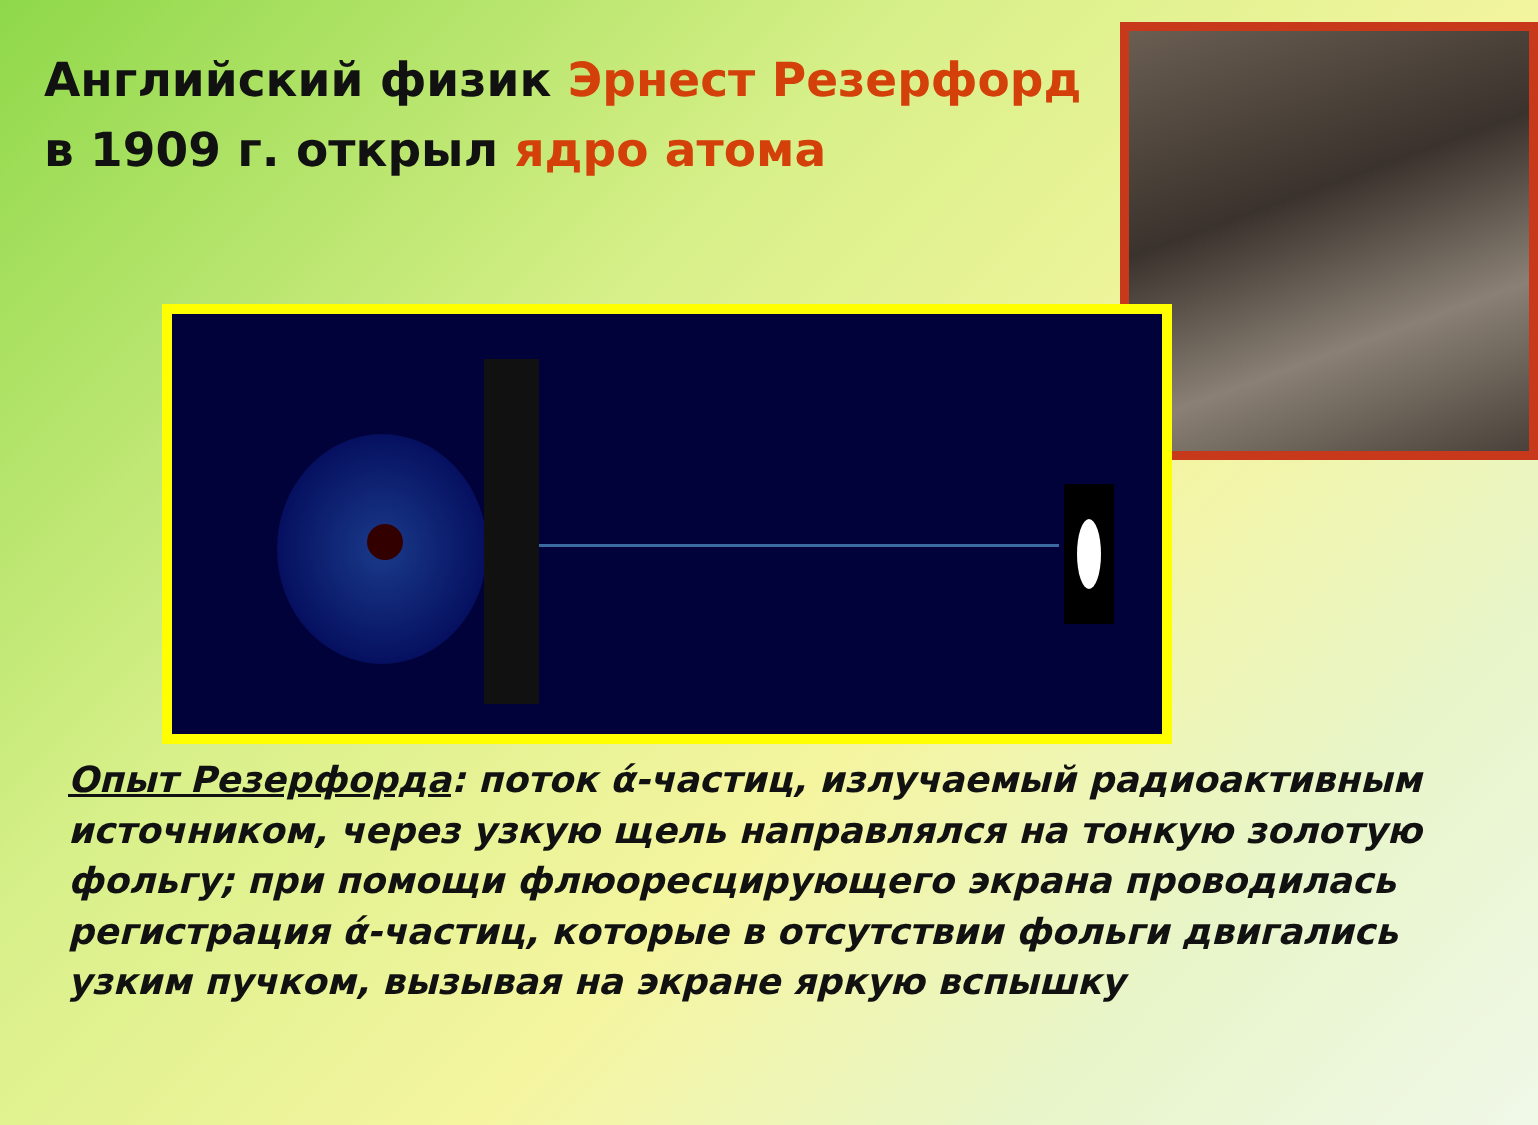Английский физик Эрнест Резерфорд
в 1909 г. открыл ядро атома
Опыт Резерфорда: поток ά-частиц, излучаемый радиоактивным источником, через узкую щель направлялся на тонкую золотую фольгу; при помощи флюоресцирующего экрана проводилась регистрация ά-частиц, которые в отсутствии фольги двигались узким пучком, вызывая на экране яркую вспышку